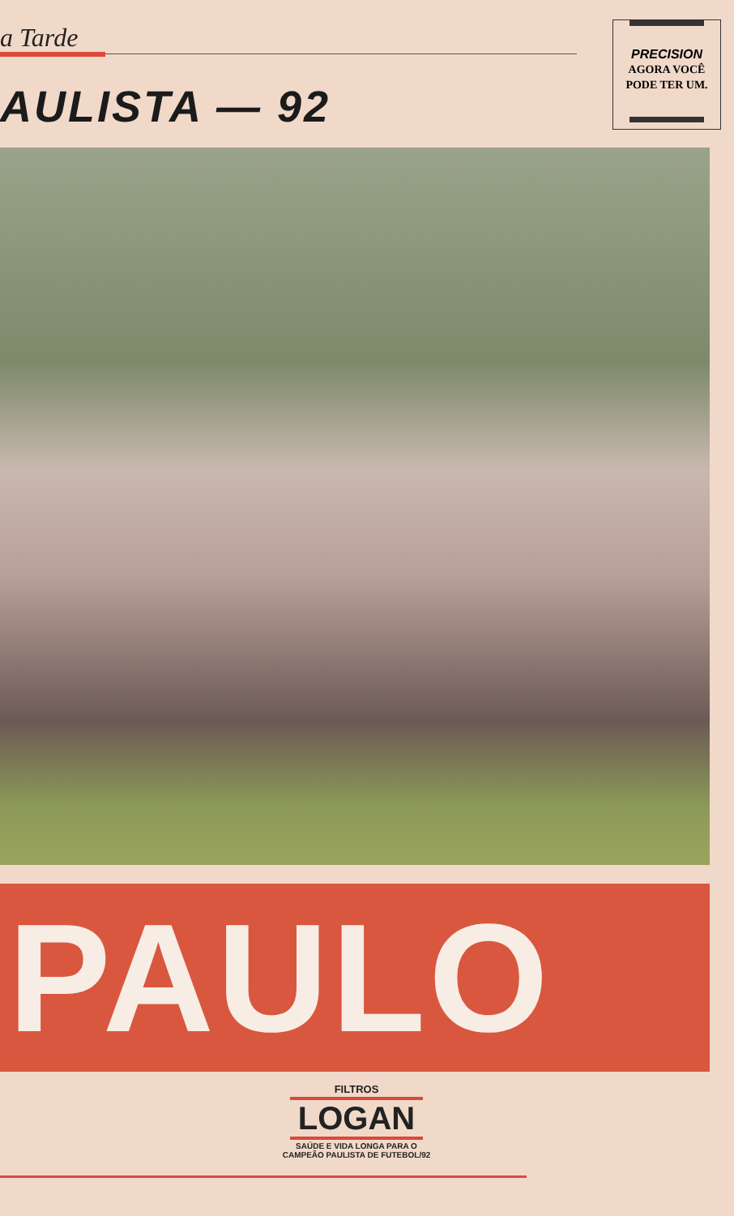a Tarde
PRECISION
AGORA VOCÊ
PODE TER UM.
AULISTA — 92
PAULO
FILTROS
LOGAN
SAÚDE E VIDA LONGA PARA O
CAMPEÃO PAULISTA DE FUTEBOL/92